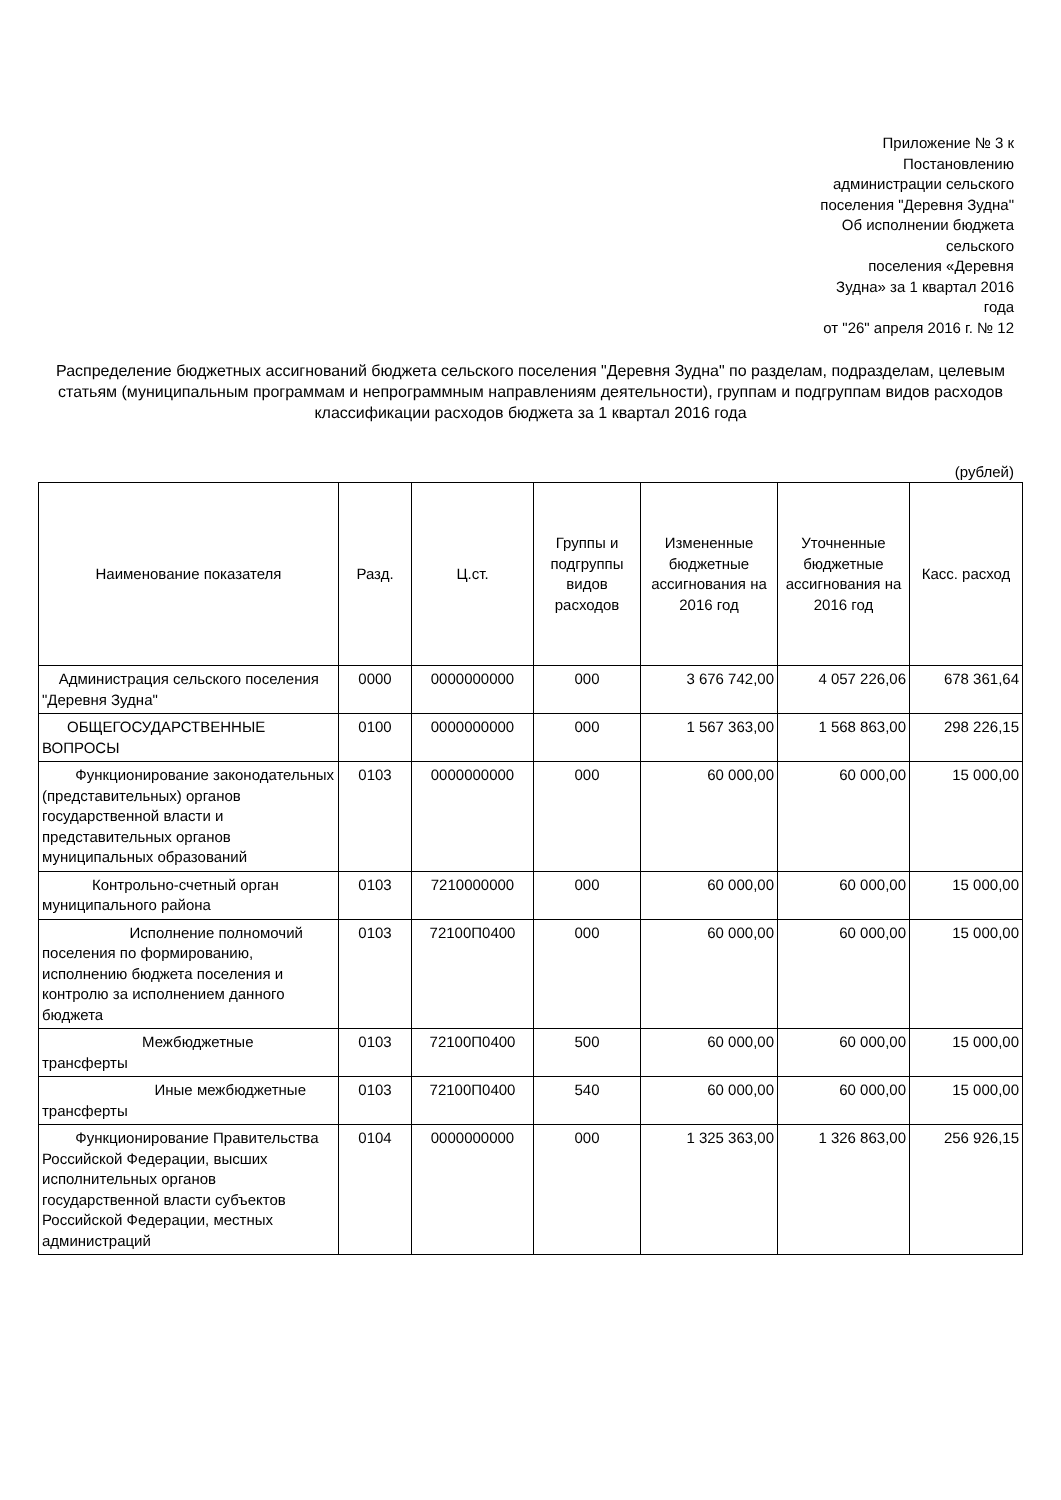Приложение № 3 к
Постановлению
администрации сельского
поселения "Деревня Зудна"
Об исполнении бюджета
сельского
поселения «Деревня
Зудна» за 1 квартал 2016
года
от "26" апреля 2016 г. № 12
Распределение бюджетных ассигнований бюджета сельского поселения "Деревня Зудна" по разделам, подразделам, целевым статьям (муниципальным программам и непрограммным направлениям деятельности), группам и подгруппам видов расходов классификации расходов бюджета за 1 квартал 2016 года
(рублей)
| Наименование показателя | Разд. | Ц.ст. | Группы и подгруппы видов расходов | Измененные бюджетные ассигнования на 2016 год | Уточненные бюджетные ассигнования на 2016 год | Касс. расход |
| --- | --- | --- | --- | --- | --- | --- |
| Администрация сельского поселения "Деревня Зудна" | 0000 | 0000000000 | 000 | 3 676 742,00 | 4 057 226,06 | 678 361,64 |
| ОБЩЕГОСУДАРСТВЕННЫЕ ВОПРОСЫ | 0100 | 0000000000 | 000 | 1 567 363,00 | 1 568 863,00 | 298 226,15 |
| Функционирование законодательных (представительных) органов государственной власти и представительных органов муниципальных образований | 0103 | 0000000000 | 000 | 60 000,00 | 60 000,00 | 15 000,00 |
| Контрольно-счетный орган муниципального района | 0103 | 7210000000 | 000 | 60 000,00 | 60 000,00 | 15 000,00 |
| Исполнение полномочий поселения по формированию, исполнению бюджета поселения и контролю за исполнением данного бюджета | 0103 | 72100П0400 | 000 | 60 000,00 | 60 000,00 | 15 000,00 |
| Межбюджетные трансферты | 0103 | 72100П0400 | 500 | 60 000,00 | 60 000,00 | 15 000,00 |
| Иные межбюджетные трансферты | 0103 | 72100П0400 | 540 | 60 000,00 | 60 000,00 | 15 000,00 |
| Функционирование Правительства Российской Федерации, высших исполнительных органов государственной власти субъектов Российской Федерации, местных администраций | 0104 | 0000000000 | 000 | 1 325 363,00 | 1 326 863,00 | 256 926,15 |